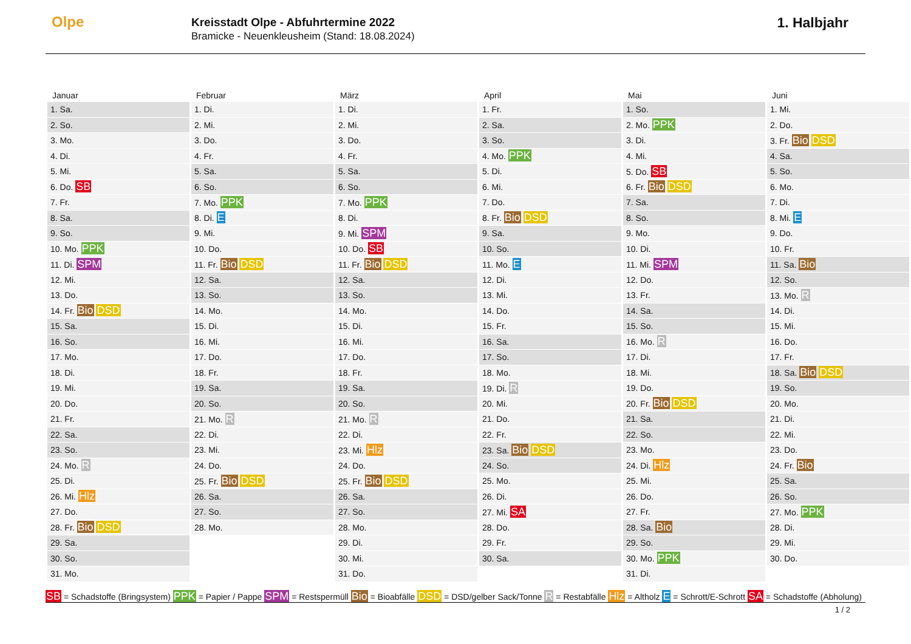Olpe
Kreisstadt Olpe - Abfuhrtermine 2022
Bramicke - Neuenkleusheim (Stand: 18.08.2024)
1. Halbjahr
| Januar | Februar | März | April | Mai | Juni |
| --- | --- | --- | --- | --- | --- |
| 1. Sa. | 1. Di. | 1. Di. | 1. Fr. | 1. So. | 1. Mi. |
| 2. So. | 2. Mi. | 2. Mi. | 2. Sa. | 2. Mo. PPK | 2. Do. |
| 3. Mo. | 3. Do. | 3. Do. | 3. So. | 3. Di. | 3. Fr. Bio DSD |
| 4. Di. | 4. Fr. | 4. Fr. | 4. Mo. PPK | 4. Mi. | 4. Sa. |
| 5. Mi. | 5. Sa. | 5. Sa. | 5. Di. | 5. Do. SB | 5. So. |
| 6. Do. SB | 6. So. | 6. So. | 6. Mi. | 6. Fr. Bio DSD | 6. Mo. |
| 7. Fr. | 7. Mo. PPK | 7. Mo. PPK | 7. Do. | 7. Sa. | 7. Di. |
| 8. Sa. | 8. Di. E | 8. Di. | 8. Fr. Bio DSD | 8. So. | 8. Mi. E |
| 9. So. | 9. Mi. | 9. Mi. SPM | 9. Sa. | 9. Mo. | 9. Do. |
| 10. Mo. PPK | 10. Do. | 10. Do. SB | 10. So. | 10. Di. | 10. Fr. |
| 11. Di. SPM | 11. Fr. Bio DSD | 11. Fr. Bio DSD | 11. Mo. E | 11. Mi. SPM | 11. Sa. Bio |
| 12. Mi. | 12. Sa. | 12. Sa. | 12. Di. | 12. Do. | 12. So. |
| 13. Do. | 13. So. | 13. So. | 13. Mi. | 13. Fr. | 13. Mo. R |
| 14. Fr. Bio DSD | 14. Mo. | 14. Mo. | 14. Do. | 14. Sa. | 14. Di. |
| 15. Sa. | 15. Di. | 15. Di. | 15. Fr. | 15. So. | 15. Mi. |
| 16. So. | 16. Mi. | 16. Mi. | 16. Sa. | 16. Mo. R | 16. Do. |
| 17. Mo. | 17. Do. | 17. Do. | 17. So. | 17. Di. | 17. Fr. |
| 18. Di. | 18. Fr. | 18. Fr. | 18. Mo. | 18. Mi. | 18. Sa. Bio DSD |
| 19. Mi. | 19. Sa. | 19. Sa. | 19. Di. R | 19. Do. | 19. So. |
| 20. Do. | 20. So. | 20. So. | 20. Mi. | 20. Fr. Bio DSD | 20. Mo. |
| 21. Fr. | 21. Mo. R | 21. Mo. R | 21. Do. | 21. Sa. | 21. Di. |
| 22. Sa. | 22. Di. | 22. Di. | 22. Fr. | 22. So. | 22. Mi. |
| 23. So. | 23. Mi. | 23. Mi. Hlz | 23. Sa. Bio DSD | 23. Mo. | 23. Do. |
| 24. Mo. R | 24. Do. | 24. Do. | 24. So. | 24. Di. Hlz | 24. Fr. Bio |
| 25. Di. | 25. Fr. Bio DSD | 25. Fr. Bio DSD | 25. Mo. | 25. Mi. | 25. Sa. |
| 26. Mi. Hlz | 26. Sa. | 26. Sa. | 26. Di. | 26. Do. | 26. So. |
| 27. Do. | 27. So. | 27. So. | 27. Mi. SA | 27. Fr. | 27. Mo. PPK |
| 28. Fr. Bio DSD | 28. Mo. | 28. Mo. | 28. Do. | 28. Sa. Bio | 28. Di. |
| 29. Sa. | | 29. Di. | 29. Fr. | 29. So. | 29. Mi. |
| 30. So. | | 30. Mi. | 30. Sa. | 30. Mo. PPK | 30. Do. |
| 31. Mo. | | 31. Do. | | 31. Di. | |
SB = Schadstoffe (Bringsystem) PPK = Papier / Pappe SPM = Restspermüll Bio = Bioabfälle DSD = DSD/gelber Sack/Tonne R = Restabfälle Hlz = Altholz E = Schrott/E-Schrott SA = Schadstoffe (Abholung)
1 / 2